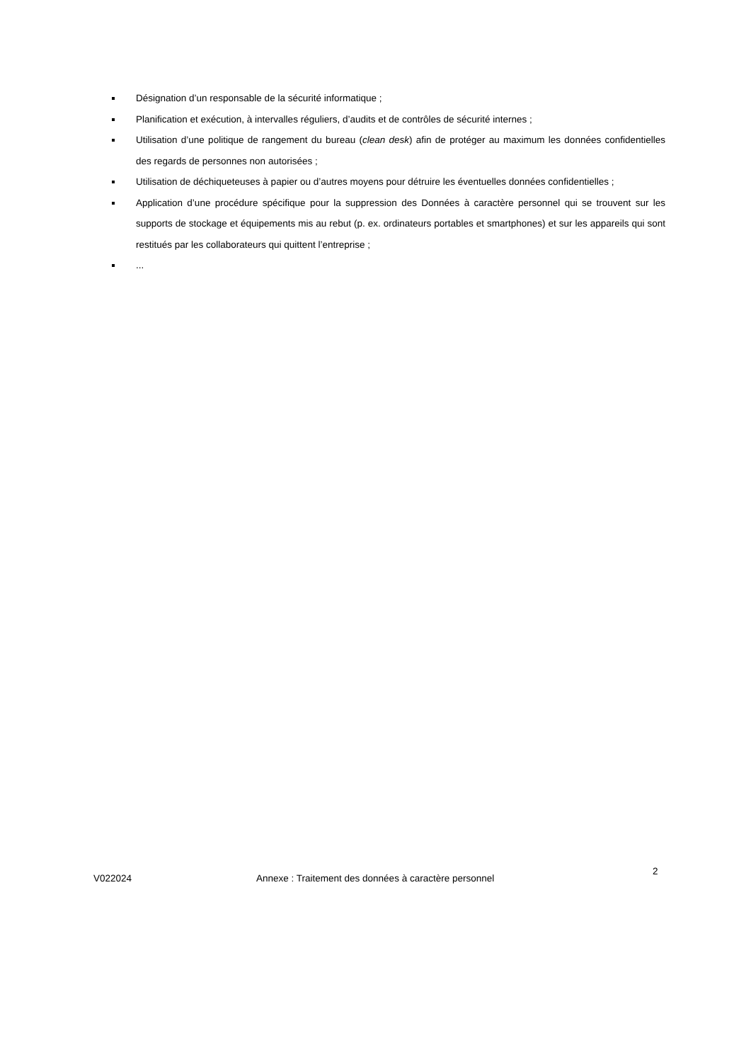Désignation d’un responsable de la sécurité informatique ;
Planification et exécution, à intervalles réguliers, d’audits et de contrôles de sécurité internes ;
Utilisation d’une politique de rangement du bureau (clean desk) afin de protéger au maximum les données confidentielles des regards de personnes non autorisées ;
Utilisation de déchiqueteuses à papier ou d’autres moyens pour détruire les éventuelles données confidentielles ;
Application d’une procédure spécifique pour la suppression des Données à caractère personnel qui se trouvent sur les supports de stockage et équipements mis au rebut (p. ex. ordinateurs portables et smartphones) et sur les appareils qui sont restitués par les collaborateurs qui quittent l’entreprise ;
...
V022024 Annexe : Traitement des données à caractère personnel
2